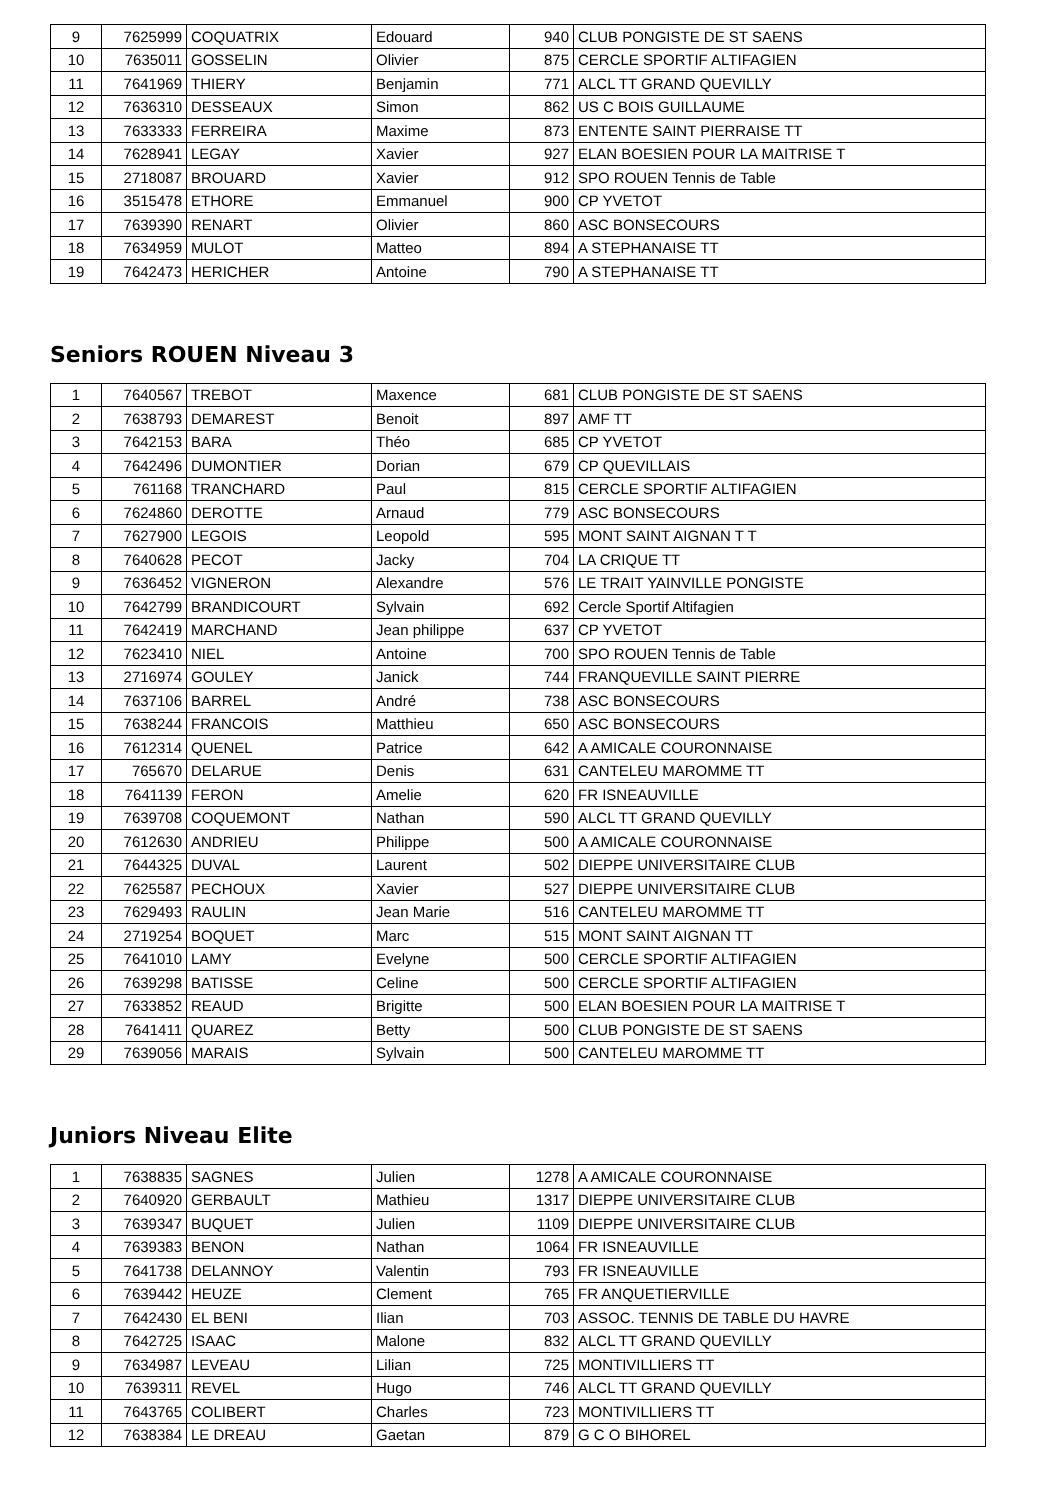| 9 | 7625999 | COQUATRIX | Edouard | 940 | CLUB PONGISTE DE ST SAENS |
| 10 | 7635011 | GOSSELIN | Olivier | 875 | CERCLE SPORTIF ALTIFAGIEN |
| 11 | 7641969 | THIERY | Benjamin | 771 | ALCL TT GRAND QUEVILLY |
| 12 | 7636310 | DESSEAUX | Simon | 862 | US C BOIS GUILLAUME |
| 13 | 7633333 | FERREIRA | Maxime | 873 | ENTENTE SAINT PIERRAISE TT |
| 14 | 7628941 | LEGAY | Xavier | 927 | ELAN BOESIEN POUR LA MAITRISE T |
| 15 | 2718087 | BROUARD | Xavier | 912 | SPO ROUEN Tennis de Table |
| 16 | 3515478 | ETHORE | Emmanuel | 900 | CP YVETOT |
| 17 | 7639390 | RENART | Olivier | 860 | ASC BONSECOURS |
| 18 | 7634959 | MULOT | Matteo | 894 | A STEPHANAISE TT |
| 19 | 7642473 | HERICHER | Antoine | 790 | A STEPHANAISE TT |
Seniors ROUEN Niveau 3
| 1 | 7640567 | TREBOT | Maxence | 681 | CLUB PONGISTE DE ST SAENS |
| 2 | 7638793 | DEMAREST | Benoit | 897 | AMF TT |
| 3 | 7642153 | BARA | Théo | 685 | CP YVETOT |
| 4 | 7642496 | DUMONTIER | Dorian | 679 | CP QUEVILLAIS |
| 5 | 761168 | TRANCHARD | Paul | 815 | CERCLE SPORTIF ALTIFAGIEN |
| 6 | 7624860 | DEROTTE | Arnaud | 779 | ASC BONSECOURS |
| 7 | 7627900 | LEGOIS | Leopold | 595 | MONT SAINT AIGNAN T T |
| 8 | 7640628 | PECOT | Jacky | 704 | LA CRIQUE TT |
| 9 | 7636452 | VIGNERON | Alexandre | 576 | LE TRAIT YAINVILLE PONGISTE |
| 10 | 7642799 | BRANDICOURT | Sylvain | 692 | Cercle Sportif Altifagien |
| 11 | 7642419 | MARCHAND | Jean philippe | 637 | CP YVETOT |
| 12 | 7623410 | NIEL | Antoine | 700 | SPO ROUEN Tennis de Table |
| 13 | 2716974 | GOULEY | Janick | 744 | FRANQUEVILLE SAINT PIERRE |
| 14 | 7637106 | BARREL | André | 738 | ASC BONSECOURS |
| 15 | 7638244 | FRANCOIS | Matthieu | 650 | ASC BONSECOURS |
| 16 | 7612314 | QUENEL | Patrice | 642 | A AMICALE COURONNAISE |
| 17 | 765670 | DELARUE | Denis | 631 | CANTELEU MAROMME TT |
| 18 | 7641139 | FERON | Amelie | 620 | FR ISNEAUVILLE |
| 19 | 7639708 | COQUEMONT | Nathan | 590 | ALCL TT GRAND QUEVILLY |
| 20 | 7612630 | ANDRIEU | Philippe | 500 | A AMICALE COURONNAISE |
| 21 | 7644325 | DUVAL | Laurent | 502 | DIEPPE UNIVERSITAIRE CLUB |
| 22 | 7625587 | PECHOUX | Xavier | 527 | DIEPPE UNIVERSITAIRE CLUB |
| 23 | 7629493 | RAULIN | Jean Marie | 516 | CANTELEU MAROMME TT |
| 24 | 2719254 | BOQUET | Marc | 515 | MONT SAINT AIGNAN TT |
| 25 | 7641010 | LAMY | Evelyne | 500 | CERCLE SPORTIF ALTIFAGIEN |
| 26 | 7639298 | BATISSE | Celine | 500 | CERCLE SPORTIF ALTIFAGIEN |
| 27 | 7633852 | REAUD | Brigitte | 500 | ELAN BOESIEN POUR LA MAITRISE T |
| 28 | 7641411 | QUAREZ | Betty | 500 | CLUB PONGISTE DE ST SAENS |
| 29 | 7639056 | MARAIS | Sylvain | 500 | CANTELEU MAROMME TT |
Juniors Niveau Elite
| 1 | 7638835 | SAGNES | Julien | 1278 | A AMICALE COURONNAISE |
| 2 | 7640920 | GERBAULT | Mathieu | 1317 | DIEPPE UNIVERSITAIRE CLUB |
| 3 | 7639347 | BUQUET | Julien | 1109 | DIEPPE UNIVERSITAIRE CLUB |
| 4 | 7639383 | BENON | Nathan | 1064 | FR ISNEAUVILLE |
| 5 | 7641738 | DELANNOY | Valentin | 793 | FR ISNEAUVILLE |
| 6 | 7639442 | HEUZE | Clement | 765 | FR ANQUETIERVILLE |
| 7 | 7642430 | EL BENI | Ilian | 703 | ASSOC. TENNIS DE TABLE DU HAVRE |
| 8 | 7642725 | ISAAC | Malone | 832 | ALCL TT GRAND QUEVILLY |
| 9 | 7634987 | LEVEAU | Lilian | 725 | MONTIVILLIERS TT |
| 10 | 7639311 | REVEL | Hugo | 746 | ALCL TT GRAND QUEVILLY |
| 11 | 7643765 | COLIBERT | Charles | 723 | MONTIVILLIERS TT |
| 12 | 7638384 | LE DREAU | Gaetan | 879 | G C O BIHOREL |